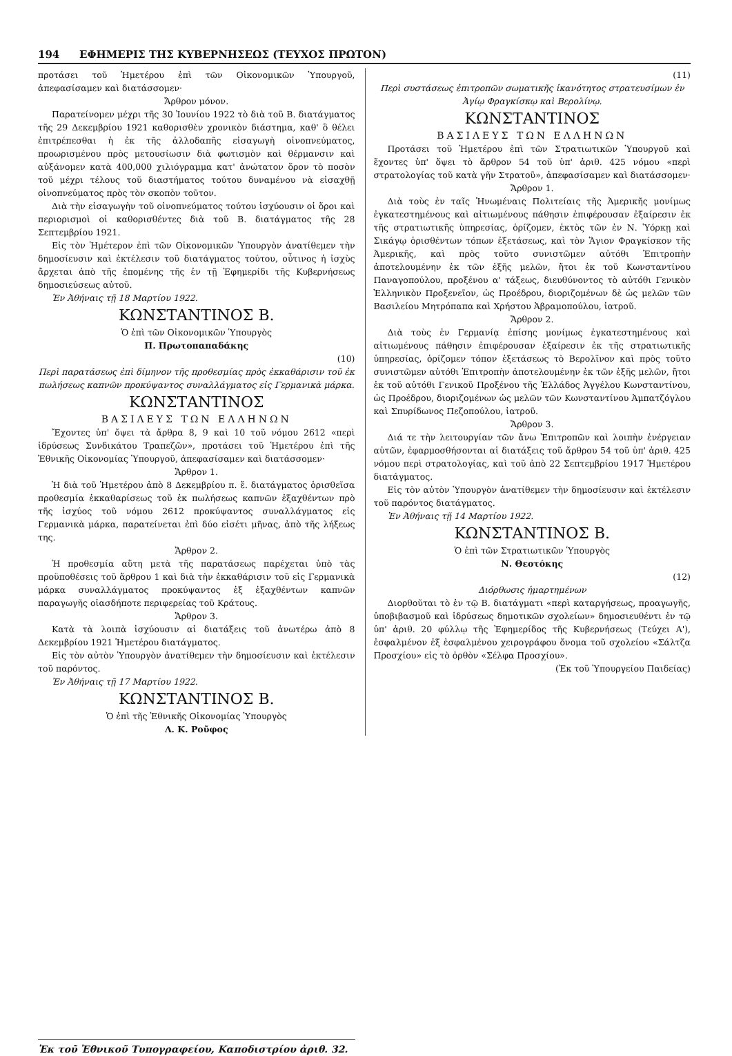194 ΕΦΗΜΕΡΙΣ ΤΗΣ ΚΥΒΕΡΝΗΣΕΩΣ (ΤΕΥΧΟΣ ΠΡΩΤΟΝ)
προτάσει τοῦ Ἡμετέρου ἐπὶ τῶν Οἰκονομικῶν Ὑπουργοῦ, ἀπεφασίσαμεν καὶ διατάσσομεν·
Ἄρθρον μόνον.
Παρατείνομεν μέχρι τῆς 30 Ἰουνίου 1922 τὸ διὰ τοῦ Β. διατάγματος τῆς 29 Δεκεμβρίου 1921 καθορισθὲν χρονικὸν διάστημα, καθ' ὃ θέλει ἐπιτρέπεσθαι ἡ ἐκ τῆς ἀλλοδαπῆς εἰσαγωγὴ οἰνοπνεύματος, προωρισμένου πρὸς μετουσίωσιν διὰ φωτισμὸν καὶ θέρμανσιν καὶ αὐξάνομεν κατὰ 400,000 χιλιόγραμμα κατ' ἀνώτατον ὅρον τὸ ποσὸν τοῦ μέχρι τέλους τοῦ διαστήματος τούτου δυναμένου νὰ εἰσαχθῇ οἰνοπνεύματος πρὸς τὸν σκοπὸν τοῦτον.
Διὰ τὴν εἰσαγωγὴν τοῦ οἰνοπνεύματος τούτου ἰσχύουσιν οἱ ὅροι καὶ περιορισμοὶ οἱ καθορισθέντες διὰ τοῦ Β. διατάγματος τῆς 28 Σεπτεμβρίου 1921.
Εἰς τὸν Ἡμέτερον ἐπὶ τῶν Οἰκονομικῶν Ὑπουργὸν ἀνατίθεμεν τὴν δημοσίευσιν καὶ ἐκτέλεσιν τοῦ διατάγματος τούτου, οὗτινος ἡ ἰσχὺς ἄρχεται ἀπὸ τῆς ἐπομένης τῆς ἐν τῇ Ἐφημερίδι τῆς Κυβερνήσεως δημοσιεύσεως αὐτοῦ.
Ἐν Ἀθήναις τῇ 18 Μαρτίου 1922.
ΚΩΝΣΤΑΝΤΙΝΟΣ Β.
Ὁ ἐπὶ τῶν Οἰκονομικῶν Ὑπουργὸς
Π. Πρωτοπαπαδάκης
(10)
Περὶ παρατάσεως ἐπὶ δίμηνον τῆς προθεσμίας πρὸς ἐκκαθάρισιν τοῦ ἐκ πωλήσεως καπνῶν προκύψαντος συναλλάγματος εἰς Γερμανικὰ μάρκα.
ΚΩΝΣΤΑΝΤΙΝΟΣ
ΒΑΣΙΛΕΥΣ ΤΩΝ ΕΛΛΗΝΩΝ
Ἔχοντες ὑπ' ὄψει τὰ ἄρθρα 8, 9 καὶ 10 τοῦ νόμου 2612 «περὶ ἱδρύσεως Συνδικάτου Τραπεζῶν», προτάσει τοῦ Ἡμετέρου ἐπὶ τῆς Ἐθνικῆς Οἰκονομίας Ὑπουργοῦ, ἀπεφασίσαμεν καὶ διατάσσομεν·
Ἄρθρον 1.
Ἡ διὰ τοῦ Ἡμετέρου ἀπὸ 8 Δεκεμβρίου π. ἔ. διατάγματος ὁρισθεῖσα προθεσμία ἐκκαθαρίσεως τοῦ ἐκ πωλήσεως καπνῶν ἐξαχθέντων πρὸ τῆς ἰσχύος τοῦ νόμου 2612 προκύψαντος συναλλάγματος εἰς Γερμανικὰ μάρκα, παρατείνεται ἐπὶ δύο εἰσέτι μῆνας, ἀπὸ τῆς λήξεως της.
Ἄρθρον 2.
Ἡ προθεσμία αὕτη μετὰ τῆς παρατάσεως παρέχεται ὑπὸ τὰς προϋποθέσεις τοῦ ἄρθρου 1 καὶ διὰ τὴν ἐκκαθάρισιν τοῦ εἰς Γερμανικὰ μάρκα συναλλάγματος προκύψαντος ἐξ ἐξαχθέντων καπνῶν παραγωγῆς οἱασδήποτε περιφερείας τοῦ Κράτους.
Ἄρθρον 3.
Κατὰ τὰ λοιπὰ ἰσχύουσιν αἱ διατάξεις τοῦ ἀνωτέρω ἀπὸ 8 Δεκεμβρίου 1921 Ἡμετέρου διατάγματος.
Εἰς τὸν αὐτὸν Ὑπουργὸν ἀνατίθεμεν τὴν δημοσίευσιν καὶ ἐκτέλεσιν τοῦ παρόντος.
Ἐν Ἀθήναις τῇ 17 Μαρτίου 1922.
ΚΩΝΣΤΑΝΤΙΝΟΣ Β.
Ὁ ἐπὶ τῆς Ἐθνικῆς Οἰκονομίας Ὑπουργὸς
Λ. Κ. Ροῦφος
(11)
Περὶ συστάσεως ἐπιτροπῶν σωματικῆς ἱκανότητος στρατευσίμων ἐν Ἁγίῳ Φραγκίσκῳ καὶ Βερολίνῳ.
ΚΩΝΣΤΑΝΤΙΝΟΣ
ΒΑΣΙΛΕΥΣ ΤΩΝ ΕΛΛΗΝΩΝ
Προτάσει τοῦ Ἡμετέρου ἐπὶ τῶν Στρατιωτικῶν Ὑπουργοῦ καὶ ἔχοντες ὑπ' ὄψει τὸ ἄρθρον 54 τοῦ ὑπ' ἀριθ. 425 νόμου «περὶ στρατολογίας τοῦ κατὰ γῆν Στρατοῦ», ἀπεφασίσαμεν καὶ διατάσσομεν·
Ἄρθρον 1.
Διὰ τοὺς ἐν ταῖς Ἡνωμέναις Πολιτείαις τῆς Ἀμερικῆς μονίμως ἐγκατεστημένους καὶ αἰτιωμένους πάθησιν ἐπιφέρουσαν ἐξαίρεσιν ἐκ τῆς στρατιωτικῆς ὑπηρεσίας, ὁρίζομεν, ἐκτὸς τῶν ἐν Ν. Ὑόρκῃ καὶ Σικάγῳ ὁρισθέντων τόπων ἐξετάσεως, καὶ τὸν Ἅγιον Φραγκίσκον τῆς Ἀμερικῆς, καὶ πρὸς τοῦτο συνιστῶμεν αὐτόθι Ἐπιτροπὴν ἀποτελουμένην ἐκ τῶν ἑξῆς μελῶν, ἤτοι ἐκ τοῦ Κωνσταντίνου Παναγοπούλου, προξένου α' τάξεως, διευθύνοντος τὸ αὐτόθι Γενικὸν Ἑλληνικὸν Προξενεῖον, ὡς Προέδρου, διοριζομένων δὲ ὡς μελῶν τῶν Βασιλείου Μητρόπαπα καὶ Χρήστου Ἀβραμοπούλου, ἰατροῦ.
Ἄρθρον 2.
Διὰ τοὺς ἐν Γερμανίᾳ ἐπίσης μονίμως ἐγκατεστημένους καὶ αἰτιωμένους πάθησιν ἐπιφέρουσαν ἐξαίρεσιν ἐκ τῆς στρατιωτικῆς ὑπηρεσίας, ὁρίζομεν τόπον ἐξετάσεως τὸ Βερολῖνον καὶ πρὸς τοῦτο συνιστῶμεν αὐτόθι Ἐπιτροπὴν ἀποτελουμένην ἐκ τῶν ἑξῆς μελῶν, ἤτοι ἐκ τοῦ αὐτόθι Γενικοῦ Προξένου τῆς Ἑλλάδος Ἀγγέλου Κωνσταντίνου, ὡς Προέδρου, διοριζομένων ὡς μελῶν τῶν Κωνσταντίνου Ἀμπατζόγλου καὶ Σπυρίδωνος Πεζοπούλου, ἰατροῦ.
Ἄρθρον 3.
Διά τε τὴν λειτουργίαν τῶν ἄνω Ἐπιτροπῶν καὶ λοιπὴν ἐνέργειαν αὐτῶν, ἐφαρμοσθήσονται αἱ διατάξεις τοῦ ἄρθρου 54 τοῦ ὑπ' ἀριθ. 425 νόμου περὶ στρατολογίας, καὶ τοῦ ἀπὸ 22 Σεπτεμβρίου 1917 Ἡμετέρου διατάγματος.
Εἰς τὸν αὐτὸν Ὑπουργὸν ἀνατίθεμεν τὴν δημοσίευσιν καὶ ἐκτέλεσιν τοῦ παρόντος διατάγματος.
Ἐν Ἀθήναις τῇ 14 Μαρτίου 1922.
ΚΩΝΣΤΑΝΤΙΝΟΣ Β.
Ὁ ἐπὶ τῶν Στρατιωτικῶν Ὑπουργὸς
Ν. Θεοτόκης
(12)
Διόρθωσις ἡμαρτημένων
Διορθοῦται τὸ ἐν τῷ Β. διατάγματι «περὶ καταργήσεως, προαγωγῆς, ὑποβιβασμοῦ καὶ ἱδρύσεως δημοτικῶν σχολείων» δημοσιευθέντι ἐν τῷ ὑπ' ἀριθ. 20 φύλλῳ τῆς Ἐφημερίδος τῆς Κυβερνήσεως (Τεύχει Α'), ἐσφαλμένον ἐξ ἐσφαλμένου χειρογράφου ὄνομα τοῦ σχολείου «Σάλτζα Προσχίου» εἰς τὸ ὀρθὸν «Σέλφα Προσχίου».
(Ἐκ τοῦ Ὑπουργείου Παιδείας)
Ἐκ τοῦ Ἐθνικοῦ Τυπογραφείου, Καποδιστρίου ἀριθ. 32.